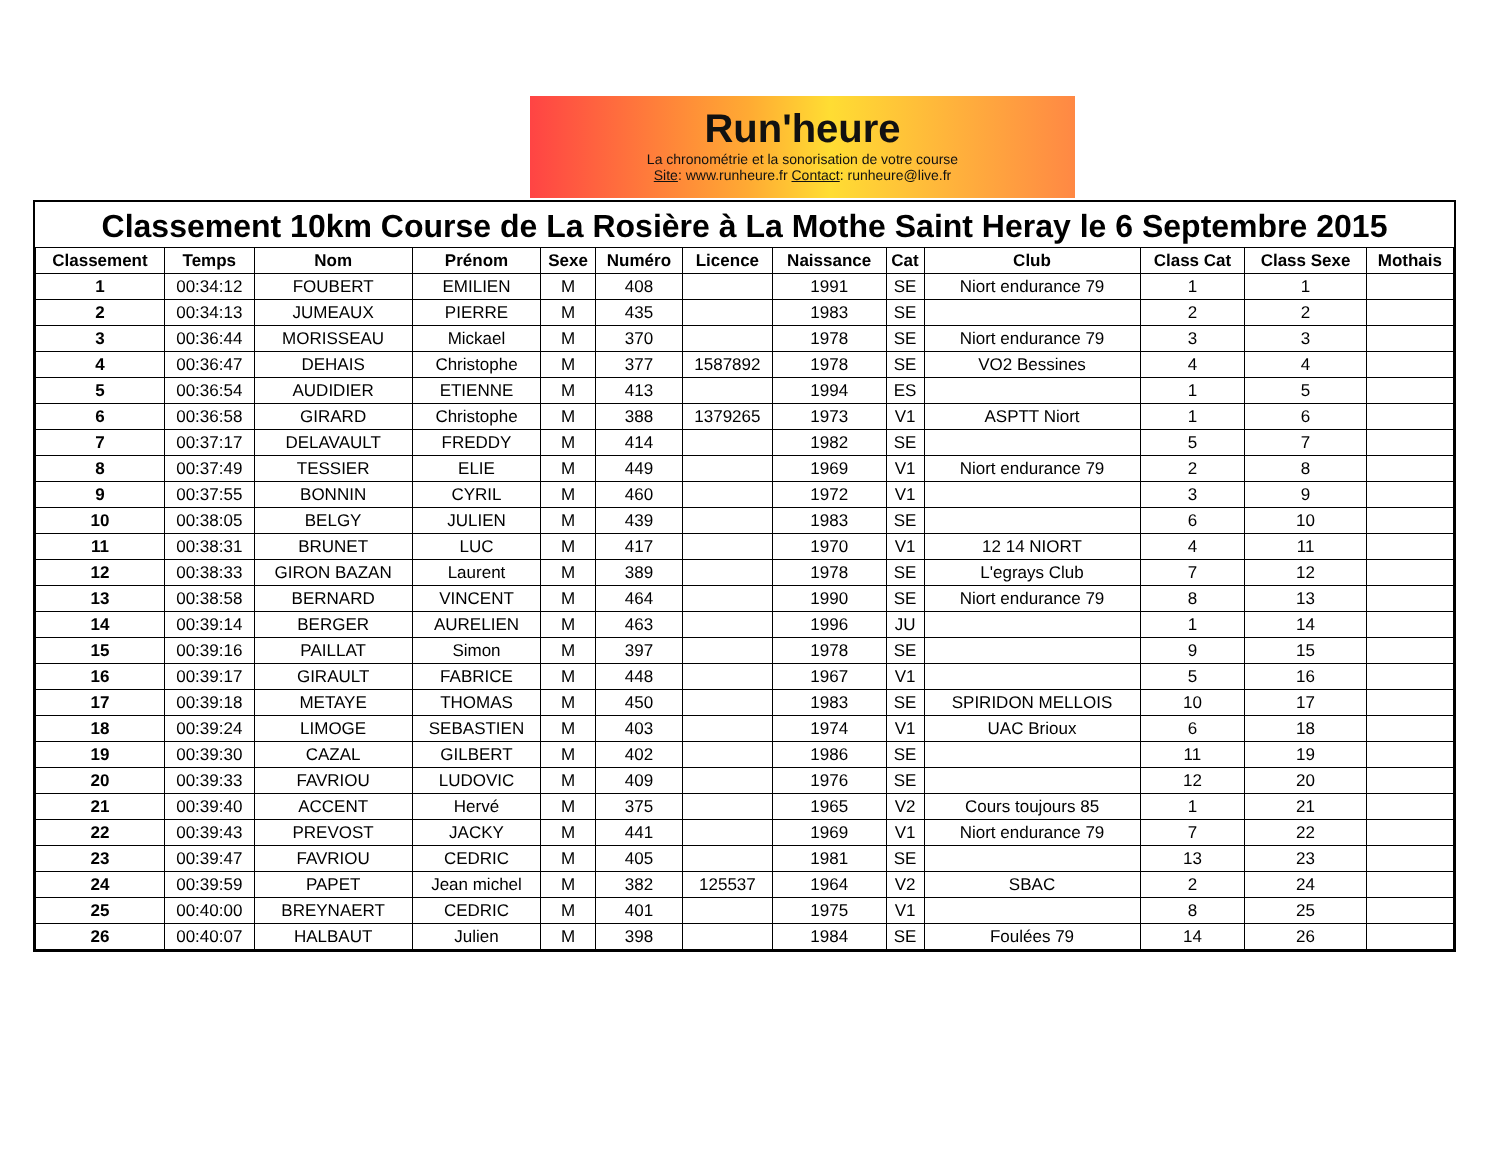Run'heure
La chronométrie et la sonorisation de votre course
Site: www.runheure.fr Contact: runheure@live.fr
Classement 10km Course de La Rosière à La Mothe Saint Heray le 6 Septembre 2015
| Classement | Temps | Nom | Prénom | Sexe | Numéro | Licence | Naissance | Cat | Club | Class Cat | Class Sexe | Mothais |
| --- | --- | --- | --- | --- | --- | --- | --- | --- | --- | --- | --- | --- |
| 1 | 00:34:12 | FOUBERT | EMILIEN | M | 408 | | 1991 | SE | Niort endurance 79 | 1 | 1 | |
| 2 | 00:34:13 | JUMEAUX | PIERRE | M | 435 | | 1983 | SE | | 2 | 2 | |
| 3 | 00:36:44 | MORISSEAU | Mickael | M | 370 | | 1978 | SE | Niort endurance 79 | 3 | 3 | |
| 4 | 00:36:47 | DEHAIS | Christophe | M | 377 | 1587892 | 1978 | SE | VO2 Bessines | 4 | 4 | |
| 5 | 00:36:54 | AUDIDIER | ETIENNE | M | 413 | | 1994 | ES | | 1 | 5 | |
| 6 | 00:36:58 | GIRARD | Christophe | M | 388 | 1379265 | 1973 | V1 | ASPTT Niort | 1 | 6 | |
| 7 | 00:37:17 | DELAVAULT | FREDDY | M | 414 | | 1982 | SE | | 5 | 7 | |
| 8 | 00:37:49 | TESSIER | ELIE | M | 449 | | 1969 | V1 | Niort endurance 79 | 2 | 8 | |
| 9 | 00:37:55 | BONNIN | CYRIL | M | 460 | | 1972 | V1 | | 3 | 9 | |
| 10 | 00:38:05 | BELGY | JULIEN | M | 439 | | 1983 | SE | | 6 | 10 | |
| 11 | 00:38:31 | BRUNET | LUC | M | 417 | | 1970 | V1 | 12 14 NIORT | 4 | 11 | |
| 12 | 00:38:33 | GIRON BAZAN | Laurent | M | 389 | | 1978 | SE | L'egrays Club | 7 | 12 | |
| 13 | 00:38:58 | BERNARD | VINCENT | M | 464 | | 1990 | SE | Niort endurance 79 | 8 | 13 | |
| 14 | 00:39:14 | BERGER | AURELIEN | M | 463 | | 1996 | JU | | 1 | 14 | |
| 15 | 00:39:16 | PAILLAT | Simon | M | 397 | | 1978 | SE | | 9 | 15 | |
| 16 | 00:39:17 | GIRAULT | FABRICE | M | 448 | | 1967 | V1 | | 5 | 16 | |
| 17 | 00:39:18 | METAYE | THOMAS | M | 450 | | 1983 | SE | SPIRIDON MELLOIS | 10 | 17 | |
| 18 | 00:39:24 | LIMOGE | SEBASTIEN | M | 403 | | 1974 | V1 | UAC Brioux | 6 | 18 | |
| 19 | 00:39:30 | CAZAL | GILBERT | M | 402 | | 1986 | SE | | 11 | 19 | |
| 20 | 00:39:33 | FAVRIOU | LUDOVIC | M | 409 | | 1976 | SE | | 12 | 20 | |
| 21 | 00:39:40 | ACCENT | Hervé | M | 375 | | 1965 | V2 | Cours toujours 85 | 1 | 21 | |
| 22 | 00:39:43 | PREVOST | JACKY | M | 441 | | 1969 | V1 | Niort endurance 79 | 7 | 22 | |
| 23 | 00:39:47 | FAVRIOU | CEDRIC | M | 405 | | 1981 | SE | | 13 | 23 | |
| 24 | 00:39:59 | PAPET | Jean michel | M | 382 | 125537 | 1964 | V2 | SBAC | 2 | 24 | |
| 25 | 00:40:00 | BREYNAERT | CEDRIC | M | 401 | | 1975 | V1 | | 8 | 25 | |
| 26 | 00:40:07 | HALBAUT | Julien | M | 398 | | 1984 | SE | Foulées 79 | 14 | 26 | |